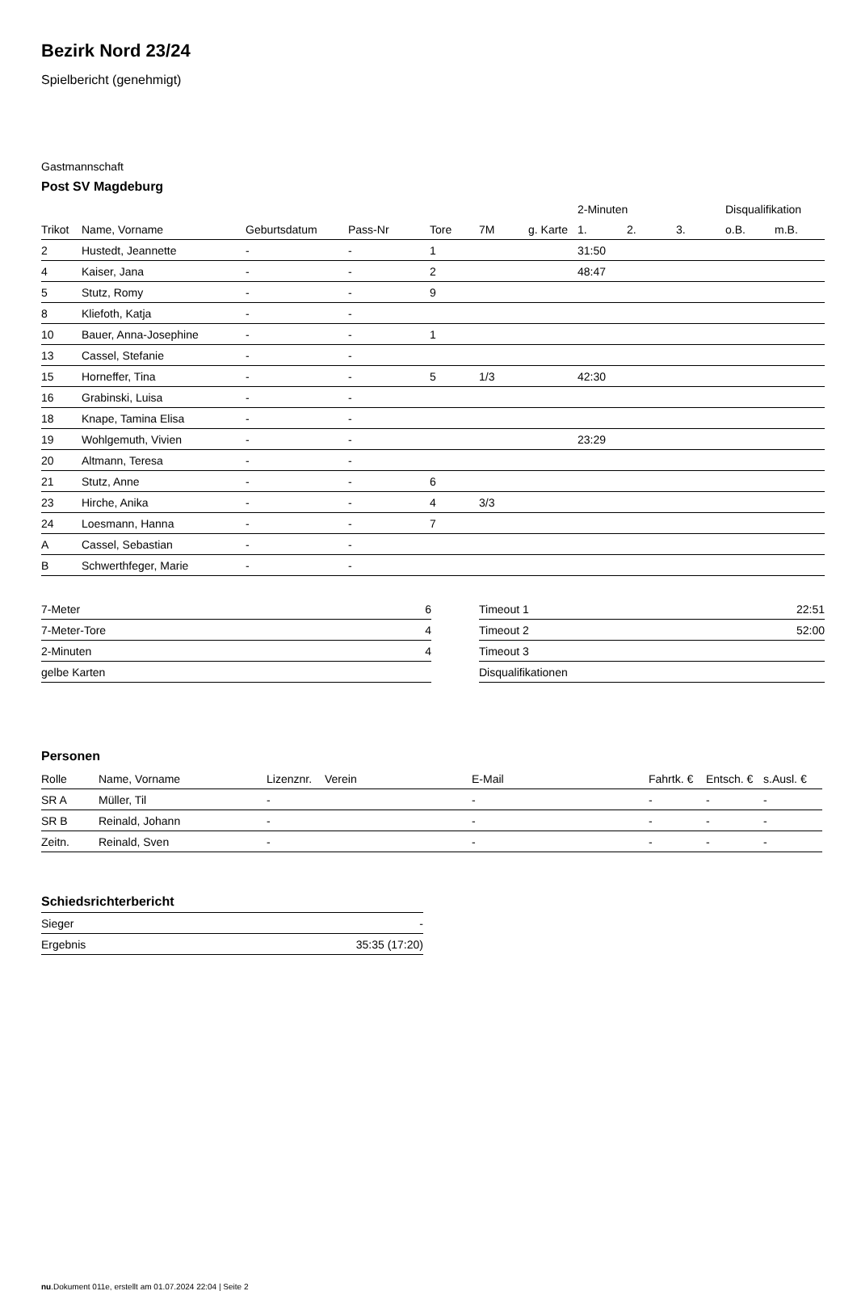Bezirk Nord 23/24
Spielbericht (genehmigt)
Gastmannschaft
Post SV Magdeburg
| | | | | | | | 2-Minuten | | | Disqualifikation | |
| --- | --- | --- | --- | --- | --- | --- | --- | --- | --- | --- | --- |
| Trikot | Name, Vorname | Geburtsdatum | Pass-Nr | Tore | 7M | g. Karte | 1. | 2. | 3. | o.B. | m.B. |
| 2 | Hustedt, Jeannette | - | - | 1 | | | 31:50 | | | | |
| 4 | Kaiser, Jana | - | - | 2 | | | 48:47 | | | | |
| 5 | Stutz, Romy | - | - | 9 | | | | | | | |
| 8 | Kliefoth, Katja | - | - | | | | | | | | |
| 10 | Bauer, Anna-Josephine | - | - | 1 | | | | | | | |
| 13 | Cassel, Stefanie | - | - | | | | | | | | |
| 15 | Horneffer, Tina | - | - | 5 | 1/3 | | 42:30 | | | | |
| 16 | Grabinski, Luisa | - | - | | | | | | | | |
| 18 | Knape, Tamina Elisa | - | - | | | | | | | | |
| 19 | Wohlgemuth, Vivien | - | - | | | | 23:29 | | | | |
| 20 | Altmann, Teresa | - | - | | | | | | | | |
| 21 | Stutz, Anne | - | - | 6 | | | | | | | |
| 23 | Hirche, Anika | - | - | 4 | 3/3 | | | | | | |
| 24 | Loesmann, Hanna | - | - | 7 | | | | | | | |
| A | Cassel, Sebastian | - | - | | | | | | | | |
| B | Schwerthfeger, Marie | - | - | | | | | | | | |
| 7-Meter | 6 |
| 7-Meter-Tore | 4 |
| 2-Minuten | 4 |
| gelbe Karten | |
| Timeout 1 | 22:51 |
| Timeout 2 | 52:00 |
| Timeout 3 | |
| Disqualifikationen | |
Personen
| Rolle | Name, Vorname | Lizenznr. | Verein | E-Mail | Fahrtk. € | Entsch. € | s.Ausl. € |
| --- | --- | --- | --- | --- | --- | --- | --- |
| SR A | Müller, Til | - | | - | - | - | - |
| SR B | Reinald, Johann | - | | - | - | - | - |
| Zeitn. | Reinald, Sven | - | | - | - | - | - |
Schiedsrichterbericht
| Sieger | - |
| Ergebnis | 35:35 (17:20) |
nu.Dokument 011e, erstellt am 01.07.2024 22:04 | Seite 2